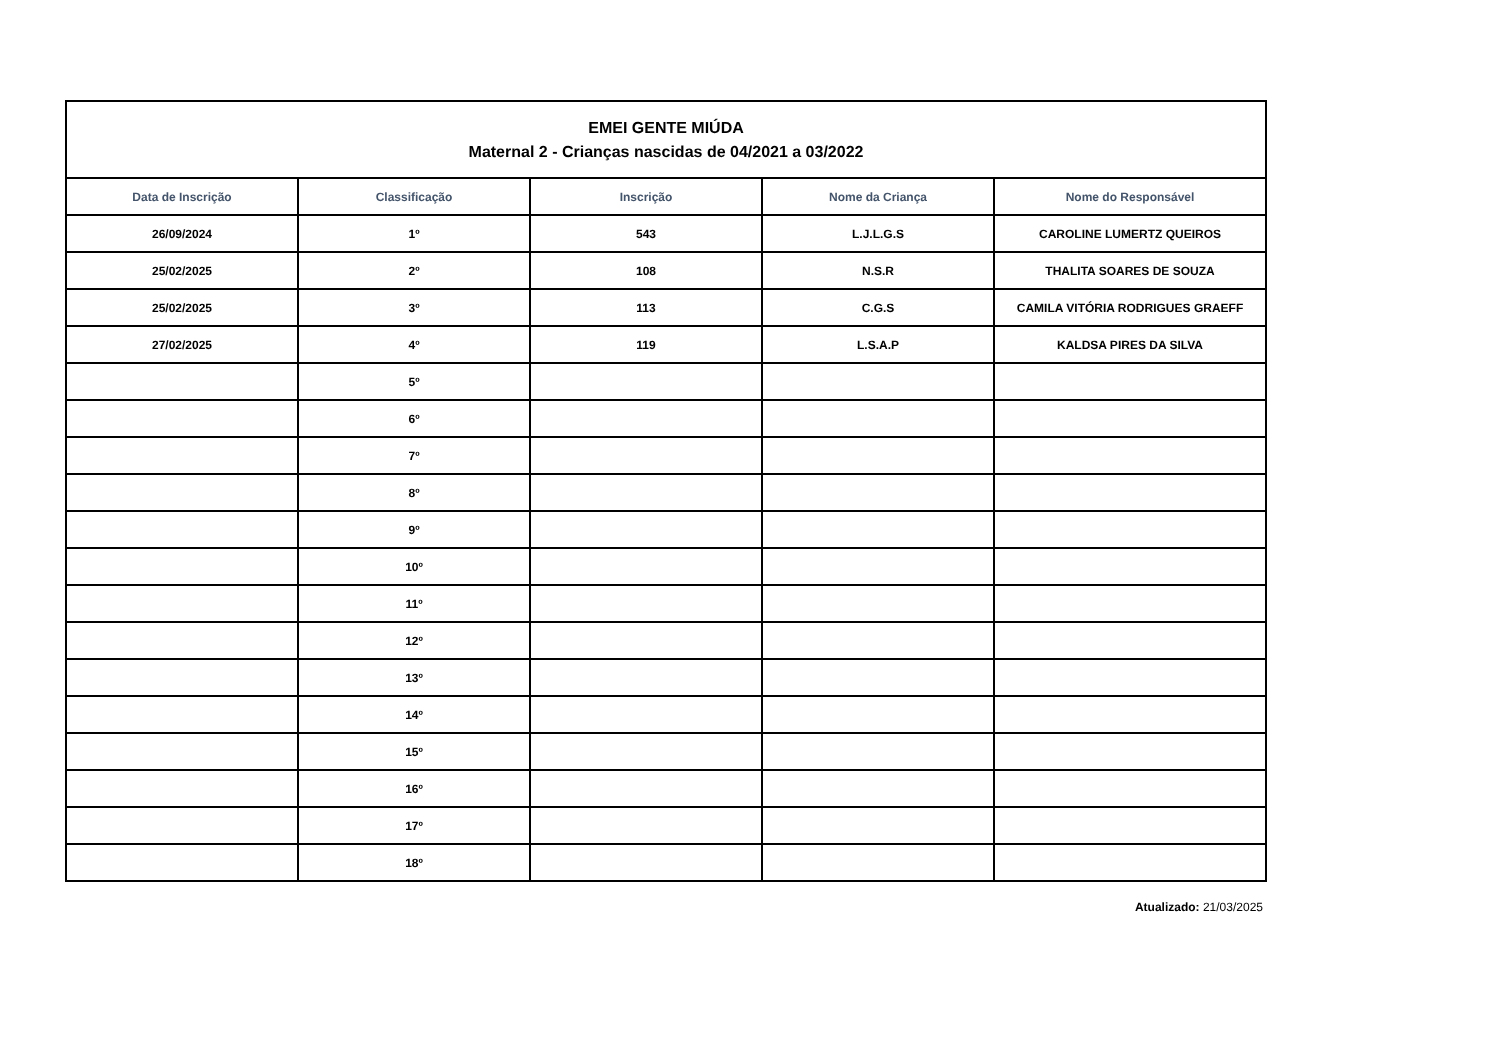| EMEI GENTE MIÚDA Maternal 2 - Crianças nascidas de 04/2021 a 03/2022 | | | | |
| Data de Inscrição | Classificação | Inscrição | Nome da Criança | Nome do Responsável |
| 26/09/2024 | 1º | 543 | L.J.L.G.S | CAROLINE LUMERTZ QUEIROS |
| 25/02/2025 | 2º | 108 | N.S.R | THALITA SOARES DE SOUZA |
| 25/02/2025 | 3º | 113 | C.G.S | CAMILA VITÓRIA RODRIGUES GRAEFF |
| 27/02/2025 | 4º | 119 | L.S.A.P | KALDSA PIRES DA SILVA |
| | 5º | | | |
| | 6º | | | |
| | 7º | | | |
| | 8º | | | |
| | 9º | | | |
| | 10º | | | |
| | 11º | | | |
| | 12º | | | |
| | 13º | | | |
| | 14º | | | |
| | 15º | | | |
| | 16º | | | |
| | 17º | | | |
| | 18º | | | |
Atualizado: 21/03/2025